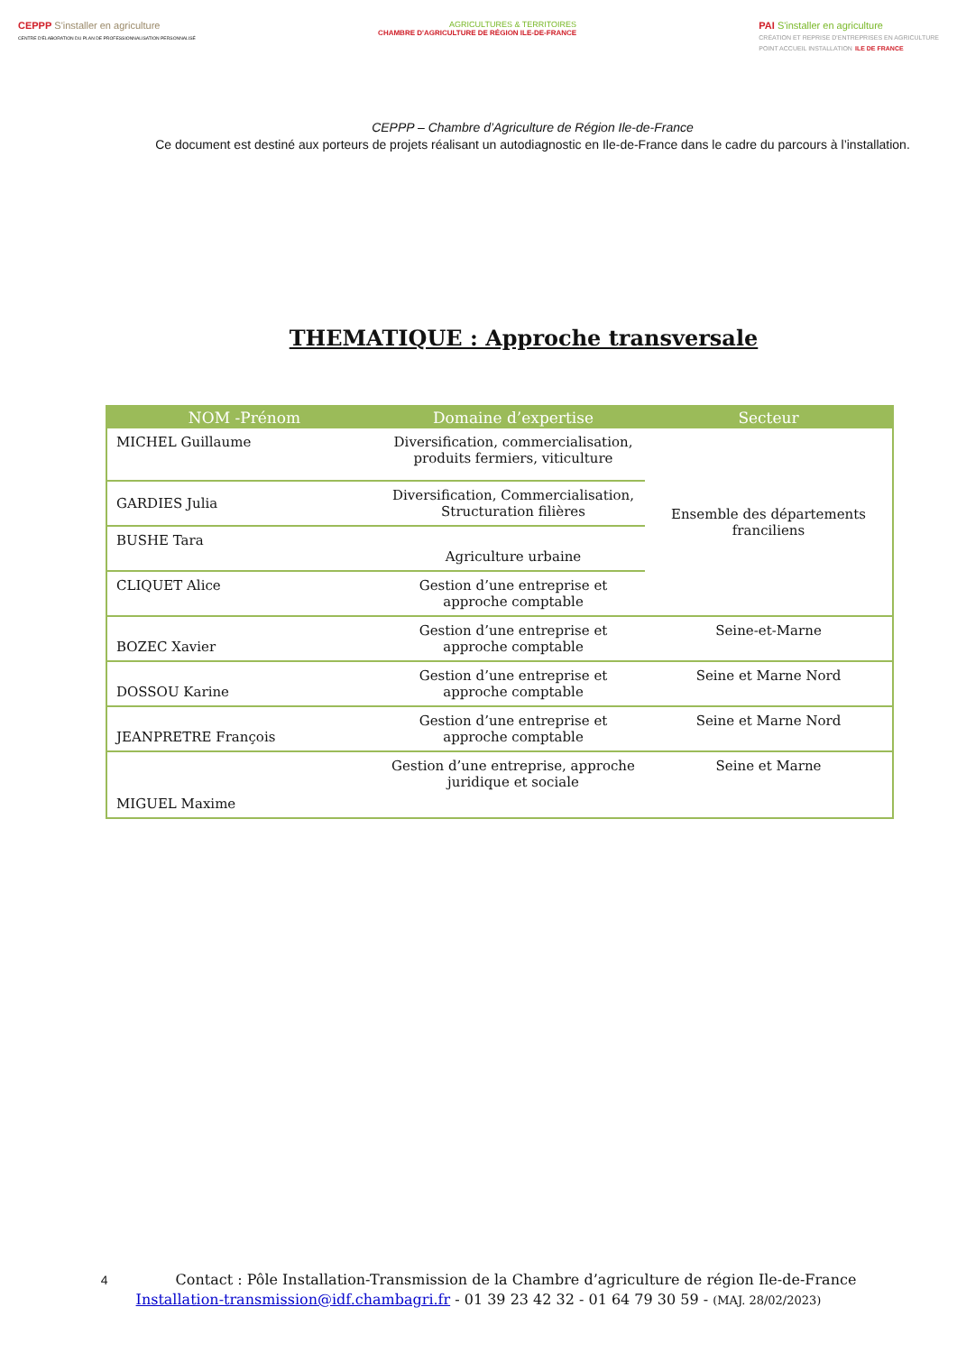CEPPP S'installer en agriculture
CENTRE D'ÉLABORATION DU PLAN DE PROFESSIONNALISATION PERSONNALISÉ
AGRICULTURES & TERRITOIRES
CHAMBRE D'AGRICULTURE DE RÉGION ILE-DE-FRANCE
PAI S'installer en agriculture
CRÉATION ET REPRISE D'ENTREPRISES EN AGRICULTURE
POINT ACCUEIL INSTALLATION ILE DE FRANCE
CEPPP – Chambre d’Agriculture de Région Ile-de-France
Ce document est destiné aux porteurs de projets réalisant un autodiagnostic en Ile-de-France dans le cadre du parcours à l’installation.
THEMATIQUE : Approche transversale
| NOM -Prénom | Domaine d’expertise | Secteur |
| --- | --- | --- |
| MICHEL Guillaume | Diversification, commercialisation, produits fermiers, viticulture | Ensemble des départements franciliens |
| GARDIES Julia | Diversification, Commercialisation, Structuration filières | |
| BUSHE Tara | Agriculture urbaine | |
| CLIQUET Alice | Gestion d’une entreprise et approche comptable | |
| BOZEC Xavier | Gestion d’une entreprise et approche comptable | Seine-et-Marne |
| DOSSOU Karine | Gestion d’une entreprise et approche comptable | Seine et Marne Nord |
| JEANPRETRE François | Gestion d’une entreprise et approche comptable | Seine et Marne Nord |
| MIGUEL Maxime | Gestion d’une entreprise, approche juridique et sociale | Seine et Marne |
4 Contact : Pôle Installation-Transmission de la Chambre d’agriculture de région Ile-de-France
Installation-transmission@idf.chambagri.fr - 01 39 23 42 32 - 01 64 79 30 59 - (MAJ. 28/02/2023)